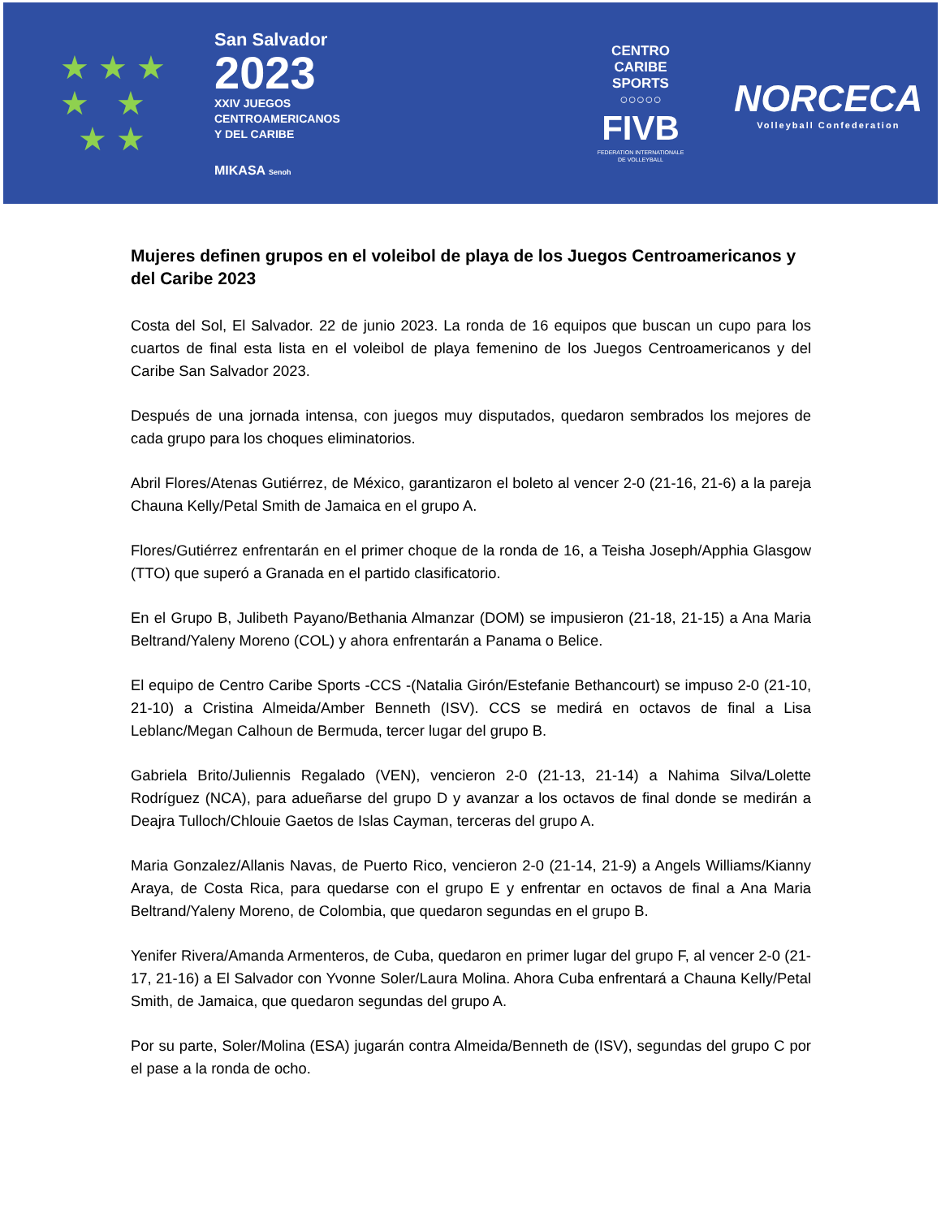★ ★ ★
★ ★
★ ★
San Salvador
2023
XXIV JUEGOS
CENTROAMERICANOS
Y DEL CARIBE
MIKASA Senoh
CENTRO
CARIBE
SPORTS
○○○○○
FIVB
FEDERATION INTERNATIONALE
DE VOLLEYBALL
NORCECA
Volleyball Confederation
Mujeres definen grupos en el voleibol de playa de los Juegos Centroamericanos y del Caribe 2023
Costa del Sol, El Salvador. 22 de junio 2023. La ronda de 16 equipos que buscan un cupo para los cuartos de final esta lista en el voleibol de playa femenino de los Juegos Centroamericanos y del Caribe San Salvador 2023.
Después de una jornada intensa, con juegos muy disputados, quedaron sembrados los mejores de cada grupo para los choques eliminatorios.
Abril Flores/Atenas Gutiérrez, de México, garantizaron el boleto al vencer 2-0 (21-16, 21-6) a la pareja Chauna Kelly/Petal Smith de Jamaica en el grupo A.
Flores/Gutiérrez enfrentarán en el primer choque de la ronda de 16, a Teisha Joseph/Apphia Glasgow (TTO) que superó a Granada en el partido clasificatorio.
En el Grupo B, Julibeth Payano/Bethania Almanzar (DOM) se impusieron (21-18, 21-15) a Ana Maria Beltrand/Yaleny Moreno (COL) y ahora enfrentarán a Panama o Belice.
El equipo de Centro Caribe Sports -CCS -(Natalia Girón/Estefanie Bethancourt) se impuso 2-0 (21-10, 21-10) a Cristina Almeida/Amber Benneth (ISV). CCS se medirá en octavos de final a Lisa Leblanc/Megan Calhoun de Bermuda, tercer lugar del grupo B.
Gabriela Brito/Juliennis Regalado (VEN), vencieron 2-0 (21-13, 21-14) a Nahima Silva/Lolette Rodríguez (NCA), para adueñarse del grupo D y avanzar a los octavos de final donde se medirán a Deajra Tulloch/Chlouie Gaetos de Islas Cayman, terceras del grupo A.
Maria Gonzalez/Allanis Navas, de Puerto Rico, vencieron 2-0 (21-14, 21-9) a Angels Williams/Kianny Araya, de Costa Rica, para quedarse con el grupo E y enfrentar en octavos de final a Ana Maria Beltrand/Yaleny Moreno, de Colombia, que quedaron segundas en el grupo B.
Yenifer Rivera/Amanda Armenteros, de Cuba, quedaron en primer lugar del grupo F, al vencer 2-0 (21-17, 21-16) a El Salvador con Yvonne Soler/Laura Molina. Ahora Cuba enfrentará a Chauna Kelly/Petal Smith, de Jamaica, que quedaron segundas del grupo A.
Por su parte, Soler/Molina (ESA) jugarán contra Almeida/Benneth de (ISV), segundas del grupo C por el pase a la ronda de ocho.